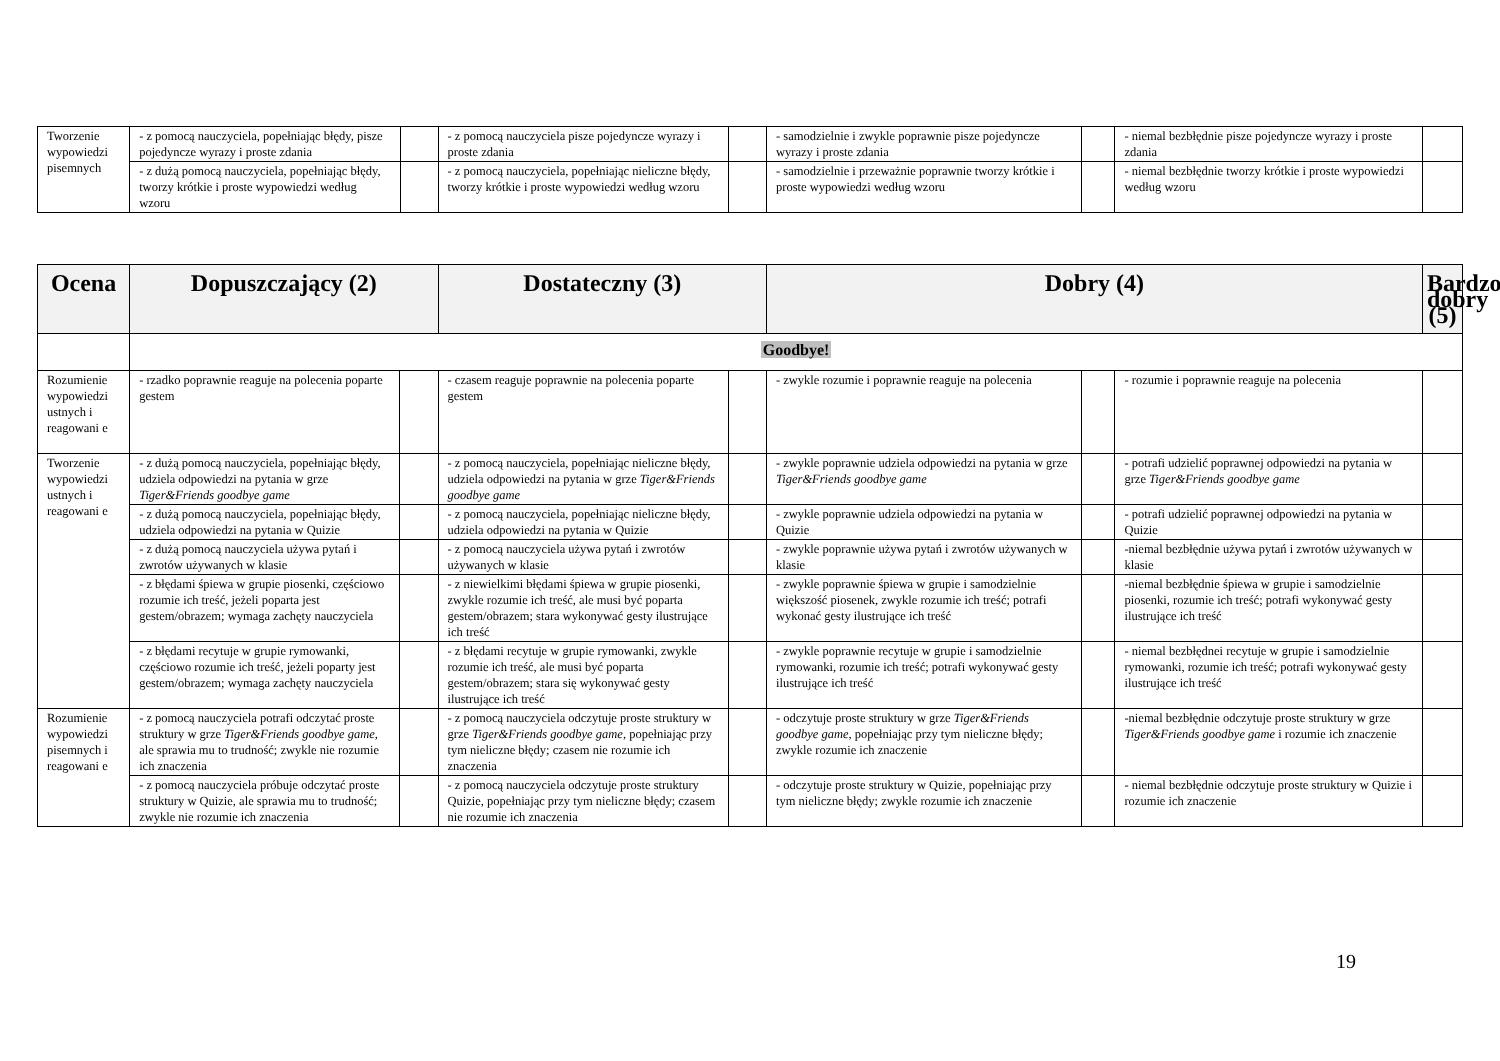| Tworzenie wypowiedzi pisemnych | - z pomocą nauczyciela, popełniając błędy, pisze pojedyncze wyrazy i proste zdania | | - z pomocą nauczyciela pisze pojedyncze wyrazy i proste zdania | | - samodzielnie i zwykle poprawnie pisze pojedyncze wyrazy i proste zdania | | - niemal bezbłędnie pisze pojedyncze wyrazy i proste zdania | |
| | - z dużą pomocą nauczyciela, popełniając błędy, tworzy krótkie i proste wypowiedzi według wzoru | | - z pomocą nauczyciela, popełniając nieliczne błędy, tworzy krótkie i proste wypowiedzi według wzoru | | - samodzielnie i przeważnie poprawnie tworzy krótkie i proste wypowiedzi według wzoru | | - niemal bezbłędnie tworzy krótkie i proste wypowiedzi według wzoru | |
| Ocena | Dopuszczający (2) | | Dostateczny (3) | | Dobry (4) | | | Bardzo dobry (5) |
| --- | --- | --- | --- | --- | --- | --- | --- | --- |
| | Goodbye! | | | | | | | |
| Rozumienie wypowiedzi ustnych i reagowani e | - rzadko poprawnie reaguje na polecenia poparte gestem | | - czasem reaguje poprawnie na polecenia poparte gestem | | - zwykle rozumie i poprawnie reaguje na polecenia | | - rozumie i poprawnie reaguje na polecenia | |
| Tworzenie wypowiedzi ustnych i reagowani e | - z dużą pomocą nauczyciela, popełniając błędy, udziela odpowiedzi na pytania w grze Tiger&Friends goodbye game | | - z pomocą nauczyciela, popełniając nieliczne błędy, udziela odpowiedzi na pytania w grze Tiger&Friends goodbye game | | - zwykle poprawnie udziela odpowiedzi na pytania w grze Tiger&Friends goodbye game | | - potrafi udzielić poprawnej odpowiedzi na pytania w grze Tiger&Friends goodbye game | |
| | - z dużą pomocą nauczyciela, popełniając błędy, udziela odpowiedzi na pytania w Quizie | | - z pomocą nauczyciela, popełniając nieliczne błędy, udziela odpowiedzi na pytania w Quizie | | - zwykle poprawnie udziela odpowiedzi na pytania w Quizie | | - potrafi udzielić poprawnej odpowiedzi na pytania w Quizie | |
| | - z dużą pomocą nauczyciela używa pytań i zwrotów używanych w klasie | | - z pomocą nauczyciela używa pytań i zwrotów używanych w klasie | | - zwykle poprawnie używa pytań i zwrotów używanych w klasie | | -niemal bezbłędnie używa pytań i zwrotów używanych w klasie | |
| | - z błędami śpiewa w grupie piosenki, częściowo rozumie ich treść, jeżeli poparta jest gestem/obrazem; wymaga zachęty nauczyciela | | - z niewielkimi błędami śpiewa w grupie piosenki, zwykle rozumie ich treść, ale musi być poparta gestem/obrazem; stara wykonywać gesty ilustrujące ich treść | | - zwykle poprawnie śpiewa w grupie i samodzielnie większość piosenek, zwykle rozumie ich treść; potrafi wykonać gesty ilustrujące ich treść | | -niemal bezbłędnie śpiewa w grupie i samodzielnie piosenki, rozumie ich treść; potrafi wykonywać gesty ilustrujące ich treść | |
| | - z błędami recytuje w grupie rymowanki, częściowo rozumie ich treść, jeżeli poparty jest gestem/obrazem; wymaga zachęty nauczyciela | | - z błędami recytuje w grupie rymowanki, zwykle rozumie ich treść, ale musi być poparta gestem/obrazem; stara się wykonywać gesty ilustrujące ich treść | | - zwykle poprawnie recytuje w grupie i samodzielnie rymowanki, rozumie ich treść; potrafi wykonywać gesty ilustrujące ich treść | | - niemal bezbłędnei recytuje w grupie i samodzielnie rymowanki, rozumie ich treść; potrafi wykonywać gesty ilustrujące ich treść | |
| Rozumienie wypowiedzi pisemnych i reagowani e | - z pomocą nauczyciela potrafi odczytać proste struktury w grze Tiger&Friends goodbye game , ale sprawia mu to trudność; zwykle nie rozumie ich znaczenia | | - z pomocą nauczyciela odczytuje proste struktury w grze Tiger&Friends goodbye game , popełniając przy tym nieliczne błędy; czasem nie rozumie ich znaczenia | | - odczytuje proste struktury w grze Tiger&Friends goodbye game , popełniając przy tym nieliczne błędy; zwykle rozumie ich znaczenie | | -niemal bezbłędnie odczytuje proste struktury w grze Tiger&Friends goodbye game i rozumie ich znaczenie | |
| | - z pomocą nauczyciela próbuje odczytać proste struktury w Quizie, ale sprawia mu to trudność; zwykle nie rozumie ich znaczenia | | - z pomocą nauczyciela odczytuje proste struktury Quizie, popełniając przy tym nieliczne błędy; czasem nie rozumie ich znaczenia | | - odczytuje proste struktury w Quizie, popełniając przy tym nieliczne błędy; zwykle rozumie ich znaczenie | | - niemal bezbłędnie odczytuje proste struktury w Quizie i rozumie ich znaczenie | |
19